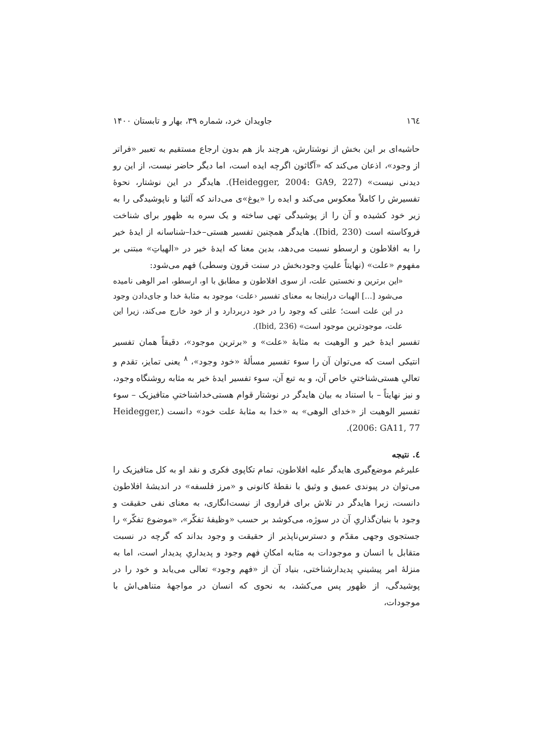١٦٤ جاویدان خرد، شماره ۳۹، بهار و تابستان ۱۴۰۰
حاشیه‌ای بر این بخش از نوشتارش، هرچند باز هم بدون ارجاع مستقیم به تعبیر «فراتر از وجود»، اذعان می‌کند که «آگاثون اگرچه ایده است، اما دیگر حاضر نیست، از این رو دیدنی نیست» (Heidegger, 2004: GA9, 227). هایدگر در این نوشتار، نحوهٔ تفسیرش را کاملاً معکوس می‌کند و ایده را «یوغ»ی می‌داند که آلثیا و ناپوشیدگی را به زیر خود کشیده و آن را از پوشیدگی تهی ساخته و یک سره به ظهور برای شناخت فروکاسته است (Ibid, 230). هایدگر همچنین تفسیر هستی–خدا–شناسانه از ایدهٔ خیر را به افلاطون و ارسطو نسبت می‌دهد، بدین معنا که ایدهٔ خیر در «الهیاتِ» مبتنی بر مفهوم «علت» (نهایتاً علیتِ وجودبخش در سنت قرون وسطی) فهم می‌شود:
«این برترین و نخستین علت، از سوی افلاطون و مطابق با او، ارسطو، امر الوهی نامیده می‌شود [...] الهیات دراینجا به معنای تفسیر ‹علت› موجود به مثابهٔ خدا و جای‌دادن وجود در این علت است؛ علتی که وجود را در خود دربردارد و از خود خارج می‌کند، زیرا این علت، موجودترین موجود است» (Ibid, 236).
تفسیر ایدهٔ خیر و الوهیت به مثابهٔ «علت» و «برترین موجود»، دقیقاً همان تفسیر انتیکی است که می‌توان آن را سوء تفسیر مسألهٔ «خود وجود»، <sup>٨</sup> یعنی تمایز، تقدم و تعالیِ هستی‌شناختیِ خاص آن، و به تبع آن، سوء تفسیر ایدهٔ خیر به مثابه روشنگاه وجود، و نیز نهایتاً – با استناد به بیان هایدگر در نوشتار قوام هستی‌خداشناختیِ متافیزیک – سوء تفسیر الوهیت از «خدای الوهی» به «خدا به مثابهٔ علت خود» دانست (Heidegger, 2006: GA11, 77).
٤. نتیجه
علیرغم موضع‌گیری هایدگر علیه افلاطون، تمام تکاپوی فکری و نقد او به کل متافیزیک را می‌توان در پیوندی عمیق و وثیق با نقطهٔ کانونی و «مرز فلسفه» در اندیشهٔ افلاطون دانست، زیرا هایدگر در تلاش برای فراروی از نیست‌انگاری، به معنای نفی حقیقت و وجود با بنیان‌گذاریِ آن در سوژه، می‌کوشد بر حسب «وظیفهٔ تفکّر»، «موضوع تفکّر» را جستجوی وجهی مقدّم و دسترس‌ناپذیر از حقیقت و وجود بداند که گرچه در نسبت متقابل با انسان و موجودات به مثابه امکانِ فهم وجود و پدیداریِ پدیدار است، اما به منزلهٔ امر پیشینیِ پدیدارشناختی، بنیاد آن از «فهم وجود» تعالی می‌یابد و خود را در پوشیدگی، از ظهور پس می‌کشد، به نحوی که انسان در مواجههٔ متناهی‌اش با موجودات،